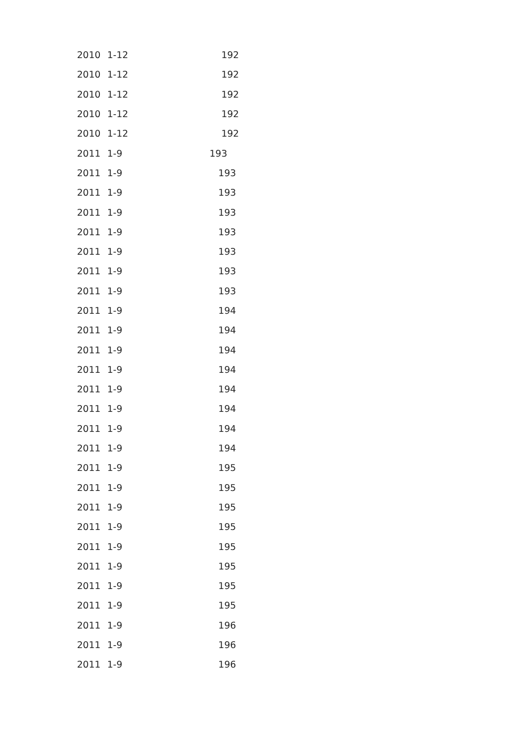| 2010 | 1-12 | 192 |
| 2010 | 1-12 | 192 |
| 2010 | 1-12 | 192 |
| 2010 | 1-12 | 192 |
| 2010 | 1-12 | 192 |
| 2011 | 1-9 | 193 |
| 2011 | 1-9 | 193 |
| 2011 | 1-9 | 193 |
| 2011 | 1-9 | 193 |
| 2011 | 1-9 | 193 |
| 2011 | 1-9 | 193 |
| 2011 | 1-9 | 193 |
| 2011 | 1-9 | 193 |
| 2011 | 1-9 | 194 |
| 2011 | 1-9 | 194 |
| 2011 | 1-9 | 194 |
| 2011 | 1-9 | 194 |
| 2011 | 1-9 | 194 |
| 2011 | 1-9 | 194 |
| 2011 | 1-9 | 194 |
| 2011 | 1-9 | 194 |
| 2011 | 1-9 | 195 |
| 2011 | 1-9 | 195 |
| 2011 | 1-9 | 195 |
| 2011 | 1-9 | 195 |
| 2011 | 1-9 | 195 |
| 2011 | 1-9 | 195 |
| 2011 | 1-9 | 195 |
| 2011 | 1-9 | 195 |
| 2011 | 1-9 | 196 |
| 2011 | 1-9 | 196 |
| 2011 | 1-9 | 196 |